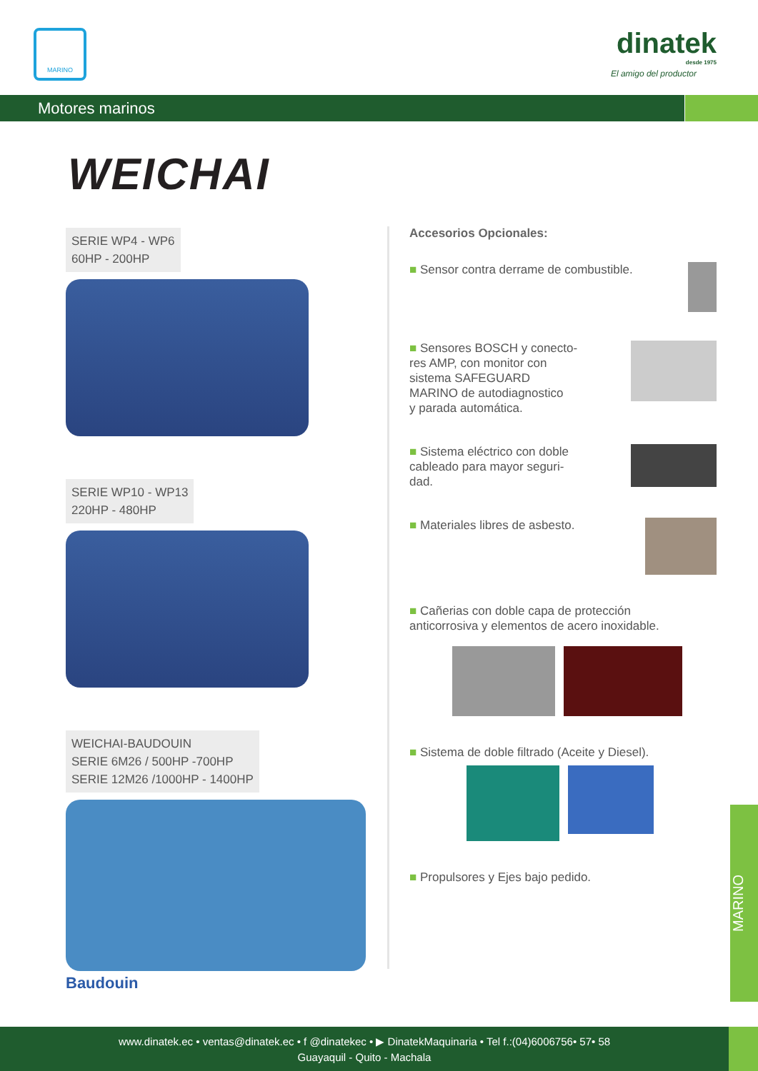MARINO dinatek
desde 1975
El amigo del productor
Motores marinos
WEICHAI
SERIE WP4 - WP6
60HP - 200HP
SERIE WP10 - WP13
220HP - 480HP
WEICHAI-BAUDOUIN
SERIE 6M26 / 500HP -700HP
SERIE 12M26 /1000HP - 1400HP
Baudouin
Accesorios Opcionales:
■ Sensor contra derrame de combustible.
■ Sensores BOSCH y conecto-
res AMP, con monitor con
sistema SAFEGUARD
MARINO de autodiagnostico
y parada automática.
■ Sistema eléctrico con doble
cableado para mayor seguri-
dad.
■ Materiales libres de asbesto.
■ Cañerias con doble capa de protección
anticorrosiva y elementos de acero inoxidable.
■ Sistema de doble filtrado (Aceite y Diesel).
■ Propulsores y Ejes bajo pedido.
MARINO
www.dinatek.ec • ventas@dinatek.ec • f @dinatekec • ▶ DinatekMaquinaria • Tel f.:(04)6006756• 57• 58
Guayaquil - Quito - Machala